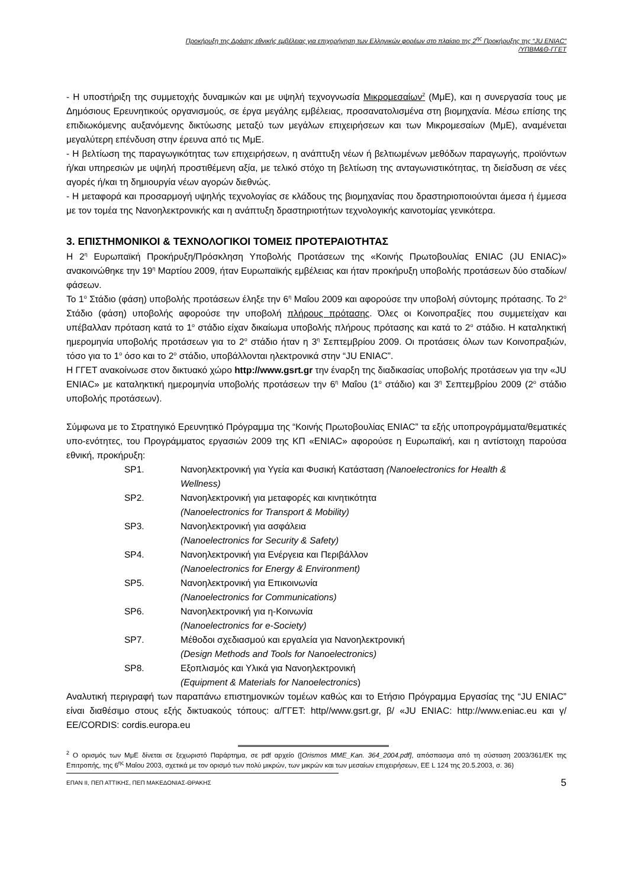Προκήρυξη της Δράσης εθνικής εμβέλειας για επιχορήγηση των Ελληνικών φορέων στο πλαίσιο της 2<sup>ης</sup> Προκήρυξης της “JU ENIAC”
/ΥΠΒΜ&Θ-ΓΓΕΤ
- Η υποστήριξη της συμμετοχής δυναμικών και με υψηλή τεχνογνωσία Μικρομεσαίων<sup>2</sup> (ΜμΕ), και η συνεργασία τους με Δημόσιους Ερευνητικούς οργανισμούς, σε έργα μεγάλης εμβέλειας, προσανατολισμένα στη βιομηχανία. Μέσω επίσης της επιδιωκόμενης αυξανόμενης δικτύωσης μεταξύ των μεγάλων επιχειρήσεων και των Μικρομεσαίων (ΜμΕ), αναμένεται μεγαλύτερη επένδυση στην έρευνα από τις ΜμΕ.
- Η βελτίωση της παραγωγικότητας των επιχειρήσεων, η ανάπτυξη νέων ή βελτιωμένων μεθόδων παραγωγής, προϊόντων ή/και υπηρεσιών με υψηλή προστιθέμενη αξία, με τελικό στόχο τη βελτίωση της ανταγωνιστικότητας, τη διείσδυση σε νέες αγορές ή/και τη δημιουργία νέων αγορών διεθνώς.
- Η μεταφορά και προσαρμογή υψηλής τεχνολογίας σε κλάδους της βιομηχανίας που δραστηριοποιούνται άμεσα ή έμμεσα με τον τομέα της Νανοηλεκτρονικής και η ανάπτυξη δραστηριοτήτων τεχνολογικής καινοτομίας γενικότερα.
3. ΕΠΙΣΤΗΜΟΝΙΚΟΙ & ΤΕΧΝΟΛΟΓΙΚΟΙ ΤΟΜΕΙΣ ΠΡΟΤΕΡΑΙΟΤΗΤΑΣ
Η 2<sup>η</sup> Ευρωπαϊκή Προκήρυξη/Πρόσκληση Υποβολής Προτάσεων της «Κοινής Πρωτοβουλίας ENIAC (JU ENIAC)» ανακοινώθηκε την 19<sup>η</sup> Μαρτίου 2009, ήταν Ευρωπαϊκής εμβέλειας και ήταν προκήρυξη υποβολής προτάσεων δύο σταδίων/φάσεων.
Το 1<sup>ο</sup> Στάδιο (φάση) υποβολής προτάσεων έληξε την 6<sup>η</sup> Μαΐου 2009 και αφορούσε την υποβολή σύντομης πρότασης. Το 2<sup>ο</sup> Στάδιο (φάση) υποβολής αφορούσε την υποβολή πλήρους πρότασης. Όλες οι Κοινοπραξίες που συμμετείχαν και υπέβαλλαν πρόταση κατά το 1<sup>ο</sup> στάδιο είχαν δικαίωμα υποβολής πλήρους πρότασης και κατά το 2<sup>ο</sup> στάδιο. Η καταληκτική ημερομηνία υποβολής προτάσεων για το 2<sup>ο</sup> στάδιο ήταν η 3<sup>η</sup> Σεπτεμβρίου 2009. Οι προτάσεις όλων των Κοινοπραξιών, τόσο για το 1<sup>ο</sup> όσο και το 2<sup>ο</sup> στάδιο, υποβάλλονται ηλεκτρονικά στην “JU ENIAC”.
Η ΓΓΕΤ ανακοίνωσε στον δικτυακό χώρο http://www.gsrt.gr την έναρξη της διαδικασίας υποβολής προτάσεων για την «JU ENIAC» με καταληκτική ημερομηνία υποβολής προτάσεων την 6<sup>η</sup> Μαΐου (1<sup>ο</sup> στάδιο) και 3<sup>η</sup> Σεπτεμβρίου 2009 (2<sup>ο</sup> στάδιο υποβολής προτάσεων).
Σύμφωνα με το Στρατηγικό Ερευνητικό Πρόγραμμα της “Κοινής Πρωτοβουλίας ENIAC” τα εξής υποπρογράμματα/θεματικές υπο-ενότητες, του Προγράμματος εργασιών 2009 της ΚΠ «ENIAC» αφορούσε η Ευρωπαϊκή, και η αντίστοιχη παρούσα εθνική, προκήρυξη:
SP1. Νανοηλεκτρονική για Υγεία και Φυσική Κατάσταση (Nanoelectronics for Health & Wellness)
SP2. Νανοηλεκτρονική για μεταφορές και κινητικότητα
(Nanoelectronics for Transport & Mobility)
SP3. Νανοηλεκτρονική για ασφάλεια
(Nanoelectronics for Security & Safety)
SP4. Νανοηλεκτρονική για Ενέργεια και Περιβάλλον
(Nanoelectronics for Energy & Environment)
SP5. Νανοηλεκτρονική για Επικοινωνία
(Nanoelectronics for Communications)
SP6. Νανοηλεκτρονική για η-Κοινωνία
(Nanoelectronics for e-Society)
SP7. Μέθοδοι σχεδιασμού και εργαλεία για Νανοηλεκτρονική
(Design Methods and Tools for Nanoelectronics)
SP8. Εξοπλισμός και Υλικά για Νανοηλεκτρονική
(Equipment & Materials for Nanoelectronics)
Αναλυτική περιγραφή των παραπάνω επιστημονικών τομέων καθώς και το Ετήσιο Πρόγραμμα Εργασίας της “JU ENIAC” είναι διαθέσιμο στους εξής δικτυακούς τόπους: α/ΓΓΕΤ: http//www.gsrt.gr, β/ «JU ENIAC: http://www.eniac.eu και γ/ΕΕ/CORDIS: cordis.europa.eu
<sup>2</sup> Ο ορισμός των ΜμΕ δίνεται σε ξεχωριστό Παράρτημα, σε pdf αρχείο ([Orismos MME_Kan. 364_2004.pdf], απόσπασμα από τη σύσταση 2003/361/ΕΚ της Επιτροπής, της 6<sup>ης</sup> Μαΐου 2003, σχετικά με τον ορισμό των πολύ μικρών, των μικρών και των μεσαίων επιχειρήσεων, ΕΕ L 124 της 20.5.2003, σ. 36)
ΕΠΑΝ ΙΙ, ΠΕΠ ΑΤΤΙΚΗΣ, ΠΕΠ ΜΑΚΕΔΟΝΙΑΣ-ΘΡΑΚΗΣ
5